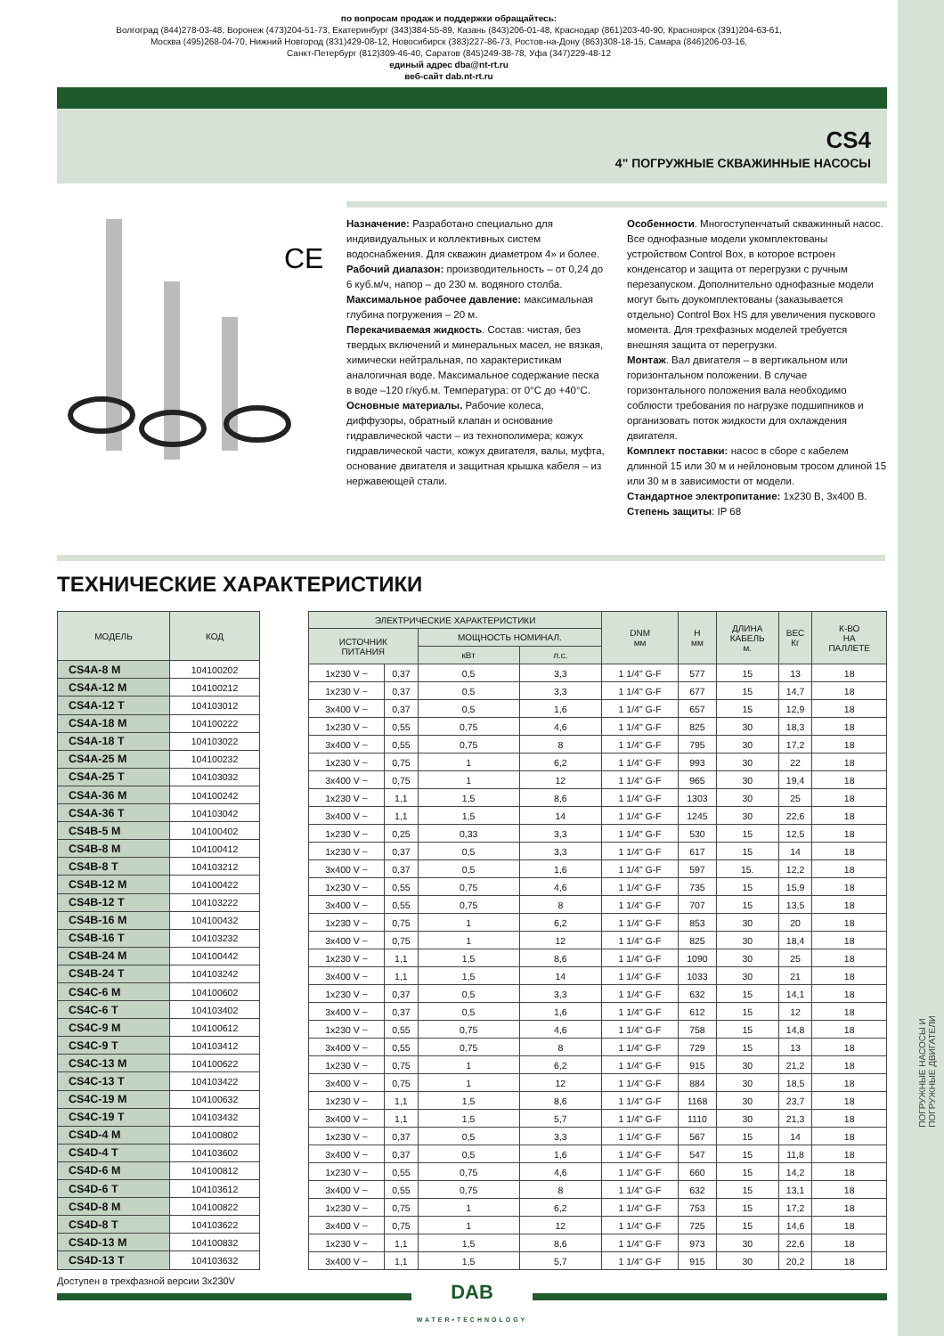ПОГРУЖНЫЕ НАСОСЫ И
ПОГРУЖНЫЕ ДВИГАТЕЛИ
по вопросам продаж и поддержки обращайтесь:
Волгоград (844)278-03-48, Воронеж (473)204-51-73, Екатеринбург (343)384-55-89, Казань (843)206-01-48, Краснодар (861)203-40-90, Красноярск (391)204-63-61,
Москва (495)268-04-70, Нижний Новгород (831)429-08-12, Новосибирск (383)227-86-73, Ростов-на-Дону (863)308-18-15, Самара (846)206-03-16,
Санкт-Петербург (812)309-46-40, Саратов (845)249-38-78, Уфа (347)229-48-12
единый адрес dba@nt-rt.ru
веб-сайт dab.nt-rt.ru
CS4
4" ПОГРУЖНЫЕ СКВАЖИННЫЕ НАСОСЫ
CE
Назначение: Разработано специально для индивидуальных и коллективных систем водоснабжения. Для скважин диаметром 4» и более.
Рабочий диапазон: производительность – от 0,24 до 6 куб.м/ч, напор – до 230 м. водяного столба.
Максимальное рабочее давление: максимальная глубина погружения – 20 м.
Перекачиваемая жидкость. Состав: чистая, без твердых включений и минеральных масел, не вязкая, химически нейтральная, по характеристикам аналогичная воде. Максимальное содержание песка в воде –120 г/куб.м. Температура: от 0°C до +40°C.
Основные материалы. Рабочие колеса, диффузоры, обратный клапан и основание гидравлической части – из технополимера; кожух гидравлической части, кожух двигателя, валы, муфта, основание двигателя и защитная крышка кабеля – из нержавеющей стали.
Особенности. Многоступенчатый скважинный насос. Все однофазные модели укомплектованы устройством Control Box, в которое встроен конденсатор и защита от перегрузки с ручным перезапуском. Дополнительно однофазные модели могут быть доукомплектованы (заказывается отдельно) Control Box HS для увеличения пускового момента. Для трехфазных моделей требуется внешняя защита от перегрузки.
Монтаж. Вал двигателя – в вертикальном или горизонтальном положении. В случае горизонтального положения вала необходимо соблюсти требования по нагрузке подшипников и организовать поток жидкости для охлаждения двигателя.
Комплект поставки: насос в сборе с кабелем длинной 15 или 30 м и нейлоновым тросом длиной 15 или 30 м в зависимости от модели.
Стандартное электропитание: 1x230 В, 3x400 В.
Степень защиты: IP 68
ТЕХНИЧЕСКИЕ ХАРАКТЕРИСТИКИ
| МОДЕЛЬ | КОД |
| --- | --- |
| CS4A-8 M | 104100202 |
| CS4A-12 M | 104100212 |
| CS4A-12 T | 104103012 |
| CS4A-18 M | 104100222 |
| CS4A-18 T | 104103022 |
| CS4A-25 M | 104100232 |
| CS4A-25 T | 104103032 |
| CS4A-36 M | 104100242 |
| CS4A-36 T | 104103042 |
| CS4B-5 M | 104100402 |
| CS4B-8 M | 104100412 |
| CS4B-8 T | 104103212 |
| CS4B-12 M | 104100422 |
| CS4B-12 T | 104103222 |
| CS4B-16 M | 104100432 |
| CS4B-16 T | 104103232 |
| CS4B-24 M | 104100442 |
| CS4B-24 T | 104103242 |
| CS4C-6 M | 104100602 |
| CS4C-6 T | 104103402 |
| CS4C-9 M | 104100612 |
| CS4C-9 T | 104103412 |
| CS4C-13 M | 104100622 |
| CS4C-13 T | 104103422 |
| CS4C-19 M | 104100632 |
| CS4C-19 T | 104103432 |
| CS4D-4 M | 104100802 |
| CS4D-4 T | 104103602 |
| CS4D-6 M | 104100812 |
| CS4D-6 T | 104103612 |
| CS4D-8 M | 104100822 |
| CS4D-8 T | 104103622 |
| CS4D-13 M | 104100832 |
| CS4D-13 T | 104103632 |
| ЭЛЕКТРИЧЕСКИЕ ХАРАКТЕРИСТИКИ | | | | DNM мм | H мм | ДЛИНА КАБЕЛЬ м. | ВЕС Кг | К-ВО НА ПАЛЛЕТЕ |
| --- | --- | --- | --- | --- | --- | --- | --- | --- |
| ИСТОЧНИК ПИТАНИЯ | | МОЩНОСТЬ НОМИНАЛ. | | | | | | |
| | | кВт | л.с. | | | | | |
| 1x230 V ~ | 0,37 | 0,5 | 3,3 | 1 1/4" G-F | 577 | 15 | 13 | 18 |
| 1x230 V ~ | 0,37 | 0,5 | 3,3 | 1 1/4" G-F | 677 | 15 | 14,7 | 18 |
| 3x400 V ~ | 0,37 | 0,5 | 1,6 | 1 1/4" G-F | 657 | 15 | 12,9 | 18 |
| 1x230 V ~ | 0,55 | 0,75 | 4,6 | 1 1/4" G-F | 825 | 30 | 18,3 | 18 |
| 3x400 V ~ | 0,55 | 0,75 | 8 | 1 1/4" G-F | 795 | 30 | 17,2 | 18 |
| 1x230 V ~ | 0,75 | 1 | 6,2 | 1 1/4" G-F | 993 | 30 | 22 | 18 |
| 3x400 V ~ | 0,75 | 1 | 12 | 1 1/4" G-F | 965 | 30 | 19,4 | 18 |
| 1x230 V ~ | 1,1 | 1,5 | 8,6 | 1 1/4" G-F | 1303 | 30 | 25 | 18 |
| 3x400 V ~ | 1,1 | 1,5 | 14 | 1 1/4" G-F | 1245 | 30 | 22,6 | 18 |
| 1x230 V ~ | 0,25 | 0,33 | 3,3 | 1 1/4" G-F | 530 | 15 | 12,5 | 18 |
| 1x230 V ~ | 0,37 | 0,5 | 3,3 | 1 1/4" G-F | 617 | 15 | 14 | 18 |
| 3x400 V ~ | 0,37 | 0,5 | 1,6 | 1 1/4" G-F | 597 | 15. | 12,2 | 18 |
| 1x230 V ~ | 0,55 | 0,75 | 4,6 | 1 1/4" G-F | 735 | 15 | 15,9 | 18 |
| 3x400 V ~ | 0,55 | 0,75 | 8 | 1 1/4" G-F | 707 | 15 | 13,5 | 18 |
| 1x230 V ~ | 0,75 | 1 | 6,2 | 1 1/4" G-F | 853 | 30 | 20 | 18 |
| 3x400 V ~ | 0,75 | 1 | 12 | 1 1/4" G-F | 825 | 30 | 18,4 | 18 |
| 1x230 V ~ | 1,1 | 1,5 | 8,6 | 1 1/4" G-F | 1090 | 30 | 25 | 18 |
| 3x400 V ~ | 1,1 | 1,5 | 14 | 1 1/4" G-F | 1033 | 30 | 21 | 18 |
| 1x230 V ~ | 0,37 | 0,5 | 3,3 | 1 1/4" G-F | 632 | 15 | 14,1 | 18 |
| 3x400 V ~ | 0,37 | 0,5 | 1,6 | 1 1/4" G-F | 612 | 15 | 12 | 18 |
| 1x230 V ~ | 0,55 | 0,75 | 4,6 | 1 1/4" G-F | 758 | 15 | 14,8 | 18 |
| 3x400 V ~ | 0,55 | 0,75 | 8 | 1 1/4" G-F | 729 | 15 | 13 | 18 |
| 1x230 V ~ | 0,75 | 1 | 6,2 | 1 1/4" G-F | 915 | 30 | 21,2 | 18 |
| 3x400 V ~ | 0,75 | 1 | 12 | 1 1/4" G-F | 884 | 30 | 18,5 | 18 |
| 1x230 V ~ | 1,1 | 1,5 | 8,6 | 1 1/4" G-F | 1168 | 30 | 23,7 | 18 |
| 3x400 V ~ | 1,1 | 1,5 | 5,7 | 1 1/4" G-F | 1110 | 30 | 21,3 | 18 |
| 1x230 V ~ | 0,37 | 0,5 | 3,3 | 1 1/4" G-F | 567 | 15 | 14 | 18 |
| 3x400 V ~ | 0,37 | 0,5 | 1,6 | 1 1/4" G-F | 547 | 15 | 11,8 | 18 |
| 1x230 V ~ | 0,55 | 0,75 | 4,6 | 1 1/4" G-F | 660 | 15 | 14,2 | 18 |
| 3x400 V ~ | 0,55 | 0,75 | 8 | 1 1/4" G-F | 632 | 15 | 13,1 | 18 |
| 1x230 V ~ | 0,75 | 1 | 6,2 | 1 1/4" G-F | 753 | 15 | 17,2 | 18 |
| 3x400 V ~ | 0,75 | 1 | 12 | 1 1/4" G-F | 725 | 15 | 14,6 | 18 |
| 1x230 V ~ | 1,1 | 1,5 | 8,6 | 1 1/4" G-F | 973 | 30 | 22,6 | 18 |
| 3x400 V ~ | 1,1 | 1,5 | 5,7 | 1 1/4" G-F | 915 | 30 | 20,2 | 18 |
Доступен в трехфазной версии 3x230V
DAB
WATER•TECHNOLOGY